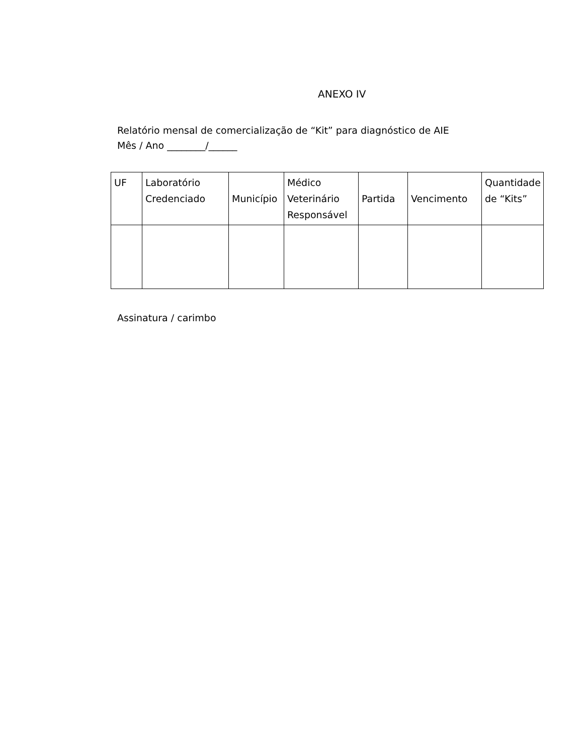ANEXO IV
Relatório mensal de comercialização de “Kit” para diagnóstico de AIE
Mês / Ano ________/______
| UF | Laboratório Credenciado | Município | Médico Veterinário Responsável | Partida | Vencimento | Quantidade de “Kits” |
| --- | --- | --- | --- | --- | --- | --- |
Assinatura / carimbo